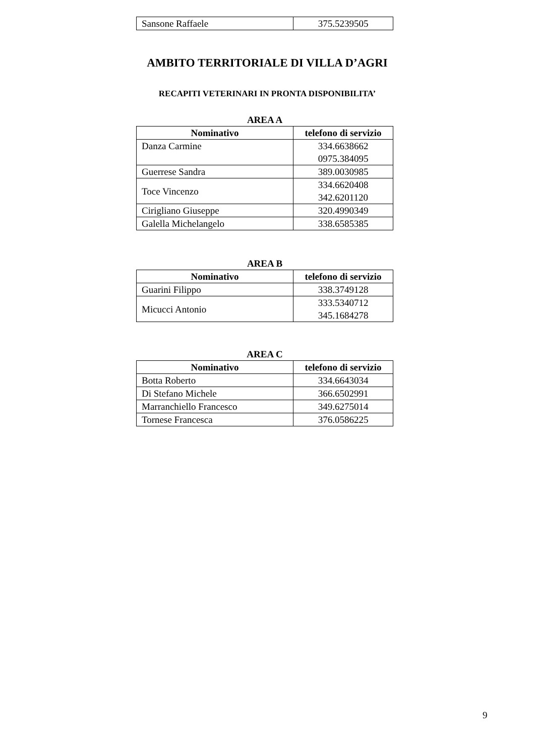| Sansone Raffaele | 375.5239505 |
AMBITO TERRITORIALE DI VILLA D’AGRI
RECAPITI VETERINARI IN PRONTA DISPONIBILITA’
AREA A
| Nominativo | telefono di servizio |
| --- | --- |
| Danza Carmine | 334.6638662 0975.384095 |
| Guerrese Sandra | 389.0030985 |
| Toce Vincenzo | 334.6620408 342.6201120 |
| Cirigliano Giuseppe | 320.4990349 |
| Galella Michelangelo | 338.6585385 |
AREA B
| Nominativo | telefono di servizio |
| --- | --- |
| Guarini Filippo | 338.3749128 |
| Micucci Antonio | 333.5340712 345.1684278 |
AREA C
| Nominativo | telefono di servizio |
| --- | --- |
| Botta Roberto | 334.6643034 |
| Di Stefano Michele | 366.6502991 |
| Marranchiello Francesco | 349.6275014 |
| Tornese Francesca | 376.0586225 |
9